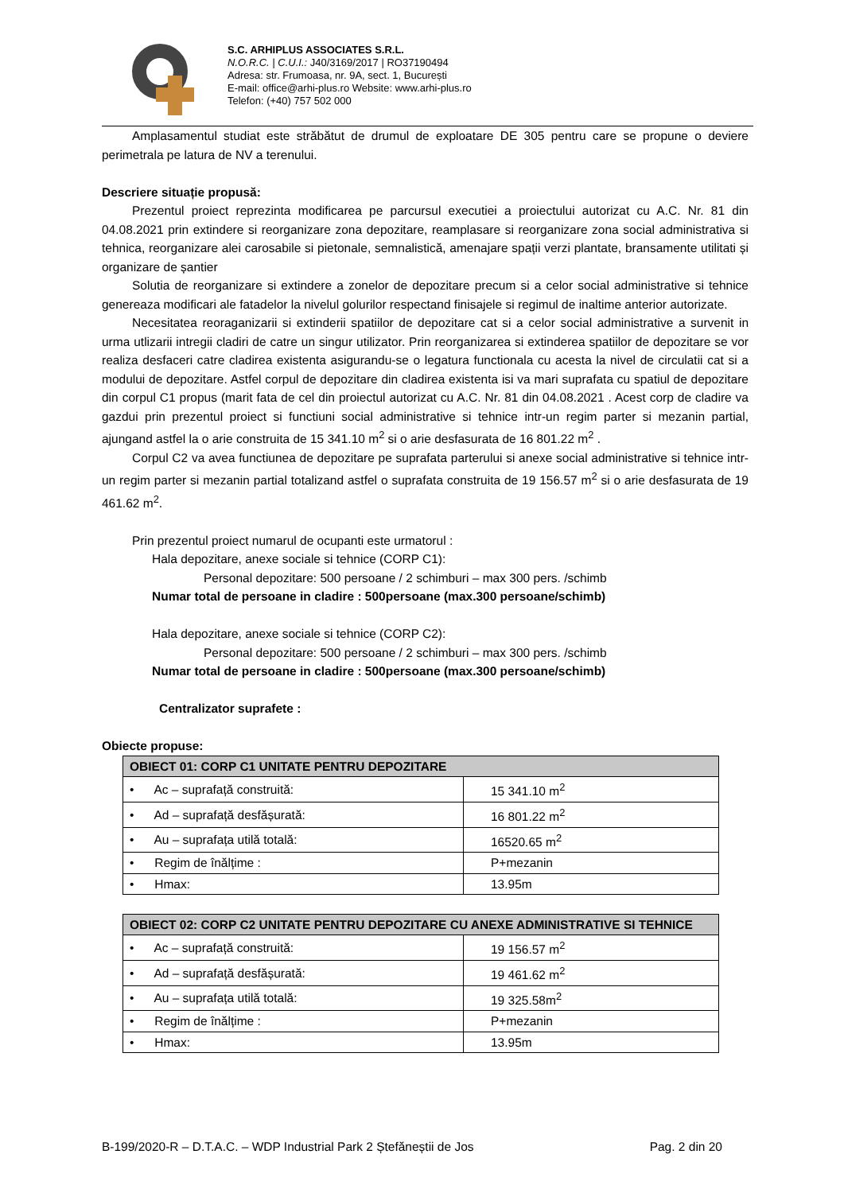S.C. ARHIPLUS ASSOCIATES S.R.L.
N.O.R.C. | C.U.I.: J40/3169/2017 | RO37190494
Adresa: str. Frumoasa, nr. 9A, sect. 1, București
E-mail: office@arhi-plus.ro Website: www.arhi-plus.ro
Telefon: (+40) 757 502 000
Amplasamentul studiat este străbătut de drumul de exploatare DE 305 pentru care se propune o deviere perimetrala pe latura de NV a terenului.
Descriere situație propusă:
Prezentul proiect reprezinta modificarea pe parcursul executiei a proiectului autorizat cu A.C. Nr. 81 din 04.08.2021 prin extindere si reorganizare zona depozitare, reamplasare si reorganizare zona social administrativa si tehnica, reorganizare alei carosabile si pietonale, semnalistică, amenajare spații verzi plantate, bransamente utilitati și organizare de șantier
Solutia de reorganizare si extindere a zonelor de depozitare precum si a celor social administrative si tehnice genereaza modificari ale fatadelor la nivelul golurilor respectand finisajele si regimul de inaltime anterior autorizate.
Necesitatea reoraganizarii si extinderii spatiilor de depozitare cat si a celor social administrative a survenit in urma utlizarii intregii cladiri de catre un singur utilizator. Prin reorganizarea si extinderea spatiilor de depozitare se vor realiza desfaceri catre cladirea existenta asigurandu-se o legatura functionala cu acesta la nivel de circulatii cat si a modului de depozitare. Astfel corpul de depozitare din cladirea existenta isi va mari suprafata cu spatiul de depozitare din corpul C1 propus (marit fata de cel din proiectul autorizat cu A.C. Nr. 81 din 04.08.2021 . Acest corp de cladire va gazdui prin prezentul proiect si functiuni social administrative si tehnice intr-un regim parter si mezanin partial, ajungand astfel la o arie construita de 15 341.10 m<sup>2</sup> si o arie desfasurata de 16 801.22 m<sup>2</sup> .
Corpul C2 va avea functiunea de depozitare pe suprafata parterului si anexe social administrative si tehnice intr-un regim parter si mezanin partial totalizand astfel o suprafata construita de 19 156.57 m<sup>2</sup> si o arie desfasurata de 19 461.62 m<sup>2</sup>.
Prin prezentul proiect numarul de ocupanti este urmatorul :
Hala depozitare, anexe sociale si tehnice (CORP C1):
Personal depozitare: 500 persoane / 2 schimburi – max 300 pers. /schimb
Numar total de persoane in cladire : 500persoane (max.300 persoane/schimb)
Hala depozitare, anexe sociale si tehnice (CORP C2):
Personal depozitare: 500 persoane / 2 schimburi – max 300 pers. /schimb
Numar total de persoane in cladire : 500persoane (max.300 persoane/schimb)
Centralizator suprafete :
Obiecte propuse:
| OBIECT 01: CORP C1 UNITATE PENTRU DEPOZITARE | |
| --- | --- |
| • Ac – suprafață construită: | 15 341.10 m<sup>2</sup> |
| • Ad – suprafață desfășurată: | 16 801.22 m<sup>2</sup> |
| • Au – suprafața utilă totală: | 16520.65 m<sup>2</sup> |
| • Regim de înălțime : | P+mezanin |
| • Hmax: | 13.95m |
| OBIECT 02: CORP C2 UNITATE PENTRU DEPOZITARE CU ANEXE ADMINISTRATIVE SI TEHNICE | |
| --- | --- |
| • Ac – suprafață construită: | 19 156.57 m<sup>2</sup> |
| • Ad – suprafață desfășurată: | 19 461.62 m<sup>2</sup> |
| • Au – suprafața utilă totală: | 19 325.58m<sup>2</sup> |
| • Regim de înălțime : | P+mezanin |
| • Hmax: | 13.95m |
B-199/2020-R – D.T.A.C. – WDP Industrial Park 2 Ștefăneștii de Jos Pag. 2 din 20